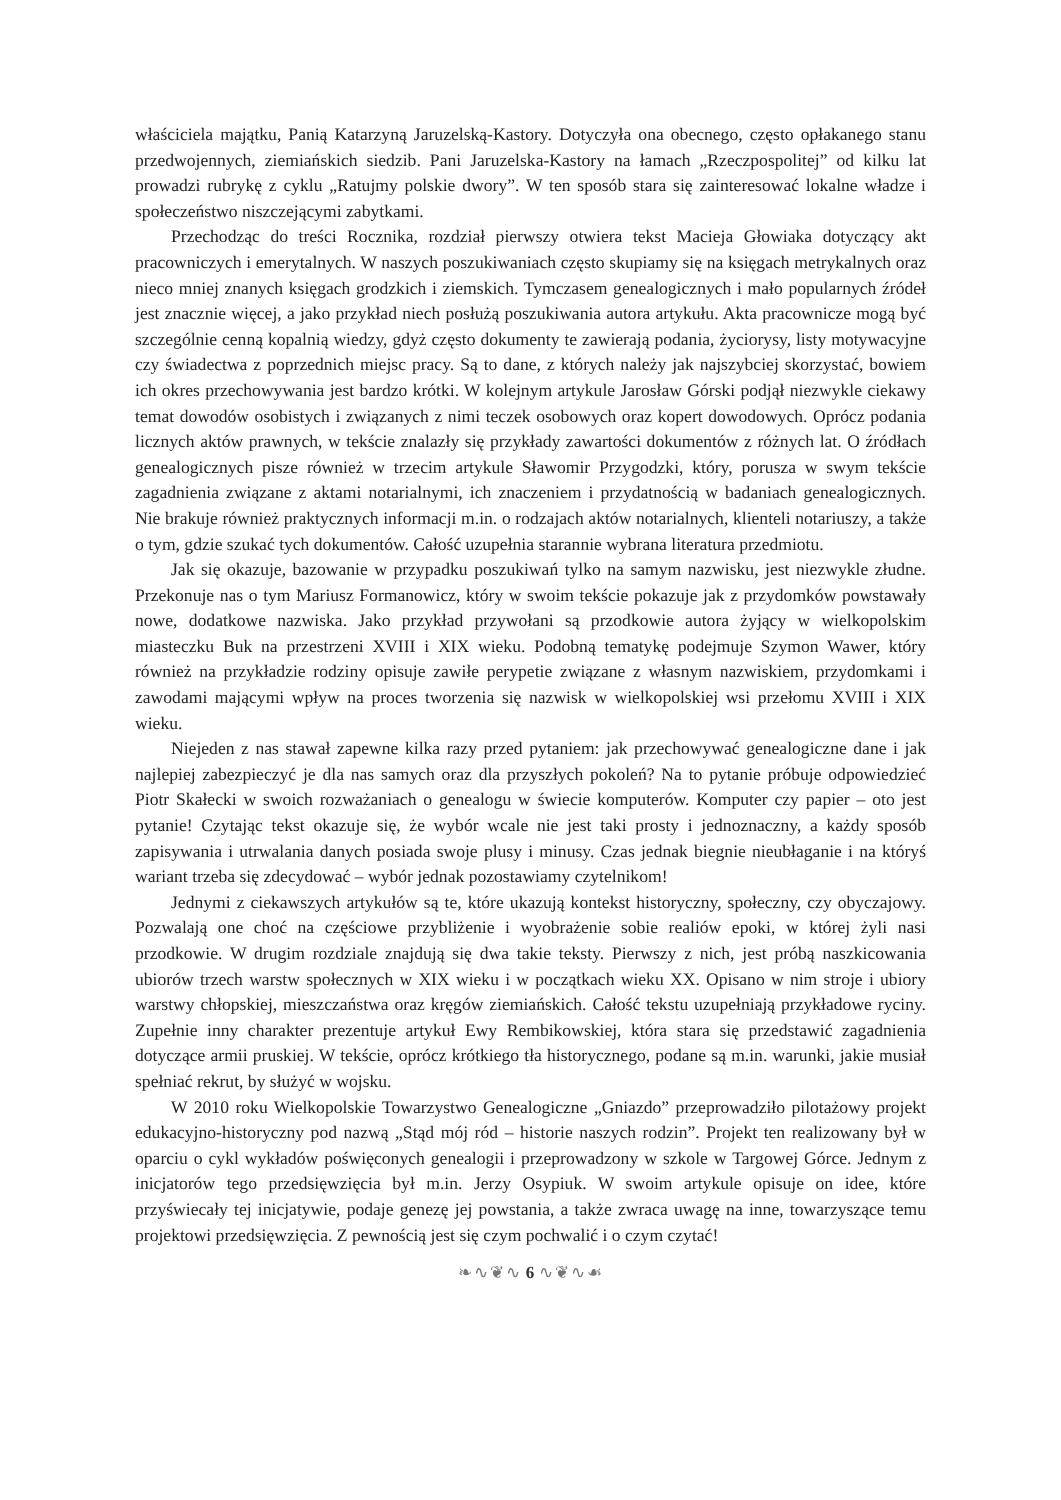właściciela majątku, Panią Katarzyną Jaruzelską-Kastory. Dotyczyła ona obecnego, często opłakanego stanu przedwojennych, ziemiańskich siedzib. Pani Jaruzelska-Kastory na łamach „Rzeczpospolitej” od kilku lat prowadzi rubrykę z cyklu „Ratujmy polskie dwory”. W ten sposób stara się zainteresować lokalne władze i społeczeństwo niszczejącymi zabytkami.
Przechodząc do treści Rocznika, rozdział pierwszy otwiera tekst Macieja Głowiaka dotyczący akt pracowniczych i emerytalnych. W naszych poszukiwaniach często skupiamy się na księgach metrykalnych oraz nieco mniej znanych księgach grodzkich i ziemskich. Tymczasem genealogicznych i mało popularnych źródeł jest znacznie więcej, a jako przykład niech posłużą poszukiwania autora artykułu. Akta pracownicze mogą być szczególnie cenną kopalnią wiedzy, gdyż często dokumenty te zawierają podania, życiorysy, listy motywacyjne czy świadectwa z poprzednich miejsc pracy. Są to dane, z których należy jak najszybciej skorzystać, bowiem ich okres przechowywania jest bardzo krótki. W kolejnym artykule Jarosław Górski podjął niezwykle ciekawy temat dowodów osobistych i związanych z nimi teczek osobowych oraz kopert dowodowych. Oprócz podania licznych aktów prawnych, w tekście znalazły się przykłady zawartości dokumentów z różnych lat. O źródłach genealogicznych pisze również w trzecim artykule Sławomir Przygodzki, który, porusza w swym tekście zagadnienia związane z aktami notarialnymi, ich znaczeniem i przydatnością w badaniach genealogicznych. Nie brakuje również praktycznych informacji m.in. o rodzajach aktów notarialnych, klienteli notariuszy, a także o tym, gdzie szukać tych dokumentów. Całość uzupełnia starannie wybrana literatura przedmiotu.
Jak się okazuje, bazowanie w przypadku poszukiwań tylko na samym nazwisku, jest niezwykle złudne. Przekonuje nas o tym Mariusz Formanowicz, który w swoim tekście pokazuje jak z przydomków powstawały nowe, dodatkowe nazwiska. Jako przykład przywołani są przodkowie autora żyjący w wielkopolskim miasteczku Buk na przestrzeni XVIII i XIX wieku. Podobną tematykę podejmuje Szymon Wawer, który również na przykładzie rodziny opisuje zawiłe perypetie związane z własnym nazwiskiem, przydomkami i zawodami mającymi wpływ na proces tworzenia się nazwisk w wielkopolskiej wsi przełomu XVIII i XIX wieku.
Niejeden z nas stawał zapewne kilka razy przed pytaniem: jak przechowywać genealogiczne dane i jak najlepiej zabezpieczyć je dla nas samych oraz dla przyszłych pokoleń? Na to pytanie próbuje odpowiedzieć Piotr Skałecki w swoich rozważaniach o genealogu w świecie komputerów. Komputer czy papier – oto jest pytanie! Czytając tekst okazuje się, że wybór wcale nie jest taki prosty i jednoznaczny, a każdy sposób zapisywania i utrwalania danych posiada swoje plusy i minusy. Czas jednak biegnie nieubłaganie i na któryś wariant trzeba się zdecydować – wybór jednak pozostawiamy czytelnikom!
Jednymi z ciekawszych artykułów są te, które ukazują kontekst historyczny, społeczny, czy obyczajowy. Pozwalają one choć na częściowe przybliżenie i wyobrażenie sobie realiów epoki, w której żyli nasi przodkowie. W drugim rozdziale znajdują się dwa takie teksty. Pierwszy z nich, jest próbą naszkicowania ubiorów trzech warstw społecznych w XIX wieku i w początkach wieku XX. Opisano w nim stroje i ubiory warstwy chłopskiej, mieszczaństwa oraz kręgów ziemiańskich. Całość tekstu uzupełniają przykładowe ryciny. Zupełnie inny charakter prezentuje artykuł Ewy Rembikowskiej, która stara się przedstawić zagadnienia dotyczące armii pruskiej. W tekście, oprócz krótkiego tła historycznego, podane są m.in. warunki, jakie musiał spełniać rekrut, by służyć w wojsku.
W 2010 roku Wielkopolskie Towarzystwo Genealogiczne „Gniazdo” przeprowadziło pilotażowy projekt edukacyjno-historyczny pod nazwą „Stąd mój ród – historie naszych rodzin”. Projekt ten realizowany był w oparciu o cykl wykładów poświęconych genealogii i przeprowadzony w szkole w Targowej Górce. Jednym z inicjatorów tego przedsięwzięcia był m.in. Jerzy Osypiuk. W swoim artykule opisuje on idee, które przyświecały tej inicjatywie, podaje genezę jej powstania, a także zwraca uwagę na inne, towarzyszące temu projektowi przedsięwzięcia. Z pewnością jest się czym pochwalić i o czym czytać!
❧∿❦∿ 6 ∿❦∿☙